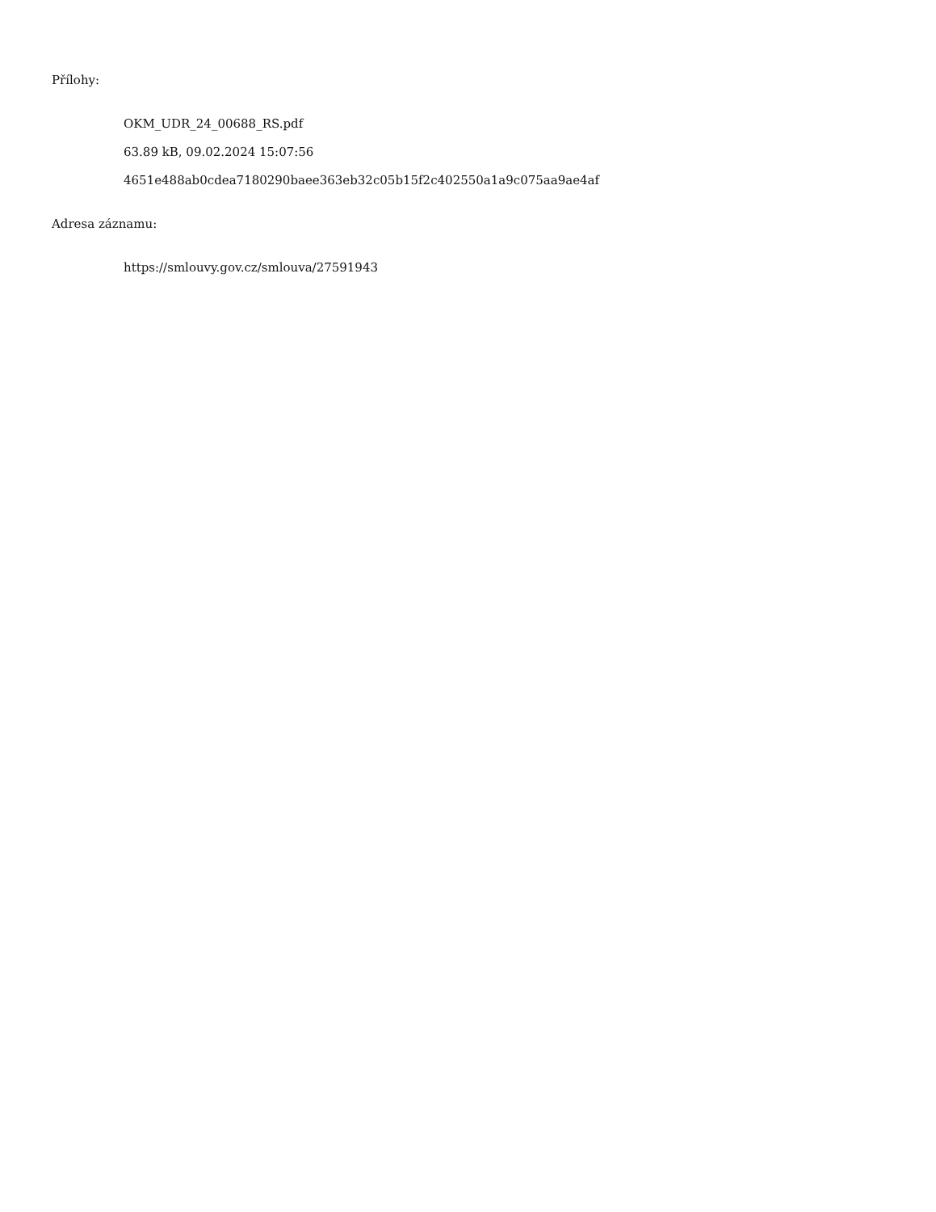Přílohy:
OKM_UDR_24_00688_RS.pdf
63.89 kB, 09.02.2024 15:07:56
4651e488ab0cdea7180290baee363eb32c05b15f2c402550a1a9c075aa9ae4af
Adresa záznamu:
https://smlouvy.gov.cz/smlouva/27591943